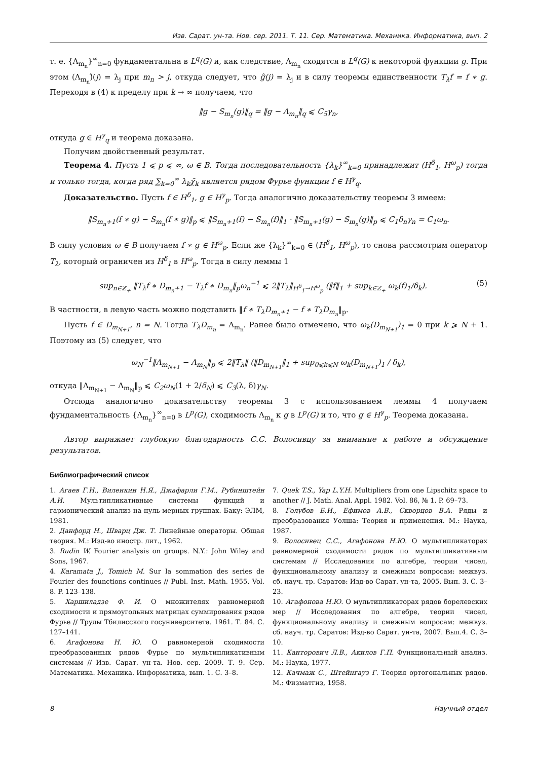Изв. Сарат. ун-та. Нов. сер. 2011. Т. 11. Сер. Математика. Механика. Информатика, вып. 2
т. е. {Λ<sub>m<sub>n</sub></sub>}<sup>∞</sup><sub>n=0</sub> фундаментальна в L<sup>q</sup>(G) и, как следствие, Λ<sub>m<sub>n</sub></sub> сходятся в L<sup>q</sup>(G) к некоторой функции g. При этом (Λ<sub>m<sub>n</sub></sub>)̂(j) = λ<sub>j</sub> при m<sub>n</sub> > j, откуда следует, что ĝ(j) = λ<sub>j</sub> и в силу теоремы единственности T<sub>λ</sub>f = f ∗ g. Переходя в (4) к пределу при k → ∞ получаем, что
‖g − S<sub>m<sub>n</sub></sub>(g)‖<sub>q</sub> = ‖g − Λ<sub>m<sub>n</sub></sub>‖<sub>q</sub> ⩽ C<sub>5</sub>γ<sub>n</sub>,
откуда g ∈ H<sup>γ</sup><sub>q</sub> и теорема доказана.
Получим двойственный результат.
Теорема 4. Пусть 1 ⩽ p ⩽ ∞, ω ∈ B. Тогда последовательность {λ<sub>k</sub>}<sup>∞</sup><sub>k=0</sub> принадлежит (H<sup>δ</sup><sub>1</sub>, H<sup>ω</sup><sub>p</sub>) тогда и только тогда, когда ряд ∑<sub>k=0</sub><sup>∞</sup> λ<sub>k</sub>χ̃<sub>k</sub> является рядом Фурье функции f ∈ H<sup>γ</sup><sub>q</sub>.
Доказательство. Пусть f ∈ H<sup>δ</sup><sub>1</sub>, g ∈ H<sup>γ</sup><sub>p</sub>. Тогда аналогично доказательству теоремы 3 имеем:
‖S<sub>m<sub>n</sub>+1</sub>(f ∗ g) − S<sub>m<sub>n</sub></sub>(f ∗ g)‖<sub>p</sub> ⩽ ‖S<sub>m<sub>n</sub>+1</sub>(f) − S<sub>m<sub>n</sub></sub>(f)‖<sub>1</sub> · ‖S<sub>m<sub>n</sub>+1</sub>(g) − S<sub>m<sub>n</sub></sub>(g)‖<sub>p</sub> ⩽ C<sub>1</sub>δ<sub>n</sub>γ<sub>n</sub> = C<sub>1</sub>ω<sub>n</sub>.
В силу условия ω ∈ B получаем f ∗ g ∈ H<sup>ω</sup><sub>p</sub>. Если же {λ<sub>k</sub>}<sup>∞</sup><sub>k=0</sub> ∈ (H<sup>δ</sup><sub>1</sub>, H<sup>ω</sup><sub>p</sub>), то снова рассмотрим оператор T<sub>λ</sub>, который ограничен из H<sup>δ</sup><sub>1</sub> в H<sup>ω</sup><sub>p</sub>. Тогда в силу леммы 1
sup<sub>n∈ℤ<sub>+</sub></sub> ‖T<sub>λ</sub>f ∗ D<sub>m<sub>n</sub>+1</sub> − T<sub>λ</sub>f ∗ D<sub>m<sub>n</sub></sub>‖<sub>p</sub>ω<sub>n</sub><sup>−1</sup> ⩽ 2‖T<sub>λ</sub>‖<sub>H<sup>δ</sup><sub>1</sub>→H<sup>ω</sup><sub>p</sub></sub> (‖f‖<sub>1</sub> + sup<sub>k∈ℤ<sub>+</sub></sub> ω<sub>k</sub>(f)<sub>1</sub>/δ<sub>k</sub>). (5)
В частности, в левую часть можно подставить ‖f ∗ T<sub>λ</sub>D<sub>m<sub>n</sub>+1</sub> − f ∗ T<sub>λ</sub>D<sub>m<sub>n</sub></sub>‖<sub>p</sub>.
Пусть f ∈ D<sub>m<sub>N+1</sub></sub>, n = N. Тогда T<sub>λ</sub>D<sub>m<sub>n</sub></sub> = Λ<sub>m<sub>n</sub></sub>. Ранее было отмечено, что ω<sub>k</sub>(D<sub>m<sub>N+1</sub></sub>)<sub>1</sub> = 0 при k ⩾ N + 1. Поэтому из (5) следует, что
ω<sub>N</sub><sup>−1</sup>‖Λ<sub>m<sub>N+1</sub></sub> − Λ<sub>m<sub>N</sub></sub>‖<sub>p</sub> ⩽ 2‖T<sub>λ</sub>‖ (‖D<sub>m<sub>N+1</sub></sub>‖<sub>1</sub> + sup<sub>0⩽k⩽N</sub> ω<sub>k</sub>(D<sub>m<sub>N+1</sub></sub>)<sub>1</sub> / δ<sub>k</sub>),
откуда ‖Λ<sub>m<sub>N+1</sub></sub> − Λ<sub>m<sub>N</sub></sub>‖<sub>p</sub> ⩽ C<sub>2</sub>ω<sub>N</sub>(1 + 2/δ<sub>N</sub>) ⩽ C<sub>3</sub>(λ, δ)γ<sub>N</sub>.
Отсюда аналогично доказательству теоремы 3 с использованием леммы 4 получаем фундаментальность {Λ<sub>m<sub>n</sub></sub>}<sup>∞</sup><sub>n=0</sub> в L<sup>p</sup>(G), сходимость Λ<sub>m<sub>n</sub></sub> к g в L<sup>p</sup>(G) и то, что g ∈ H<sup>γ</sup><sub>p</sub>. Теорема доказана.
Автор выражает глубокую благодарность С.С. Волосивцу за внимание к работе и обсуждение результатов.
Библиографический список
1. Агаев Г.Н., Виленкин Н.Я., Джафарли Г.М., Рубинштейн А.И. Мультипликативные системы функций и гармонический анализ на нуль-мерных группах. Баку: ЭЛМ, 1981.
2. Данфорд Н., Шварц Дж. Т. Линейные операторы. Общая теория. М.: Изд-во иностр. лит., 1962.
3. Rudin W. Fourier analysis on groups. N.Y.: John Wiley and Sons, 1967.
4. Karamata J., Tomich M. Sur la sommation des series de Fourier des founctions continues // Publ. Inst. Math. 1955. Vol. 8. P. 123–138.
5. Харшиладзе Ф. И. О множителях равномерной сходимости и прямоугольных матрицах суммирования рядов Фурье // Труды Тбилисского госуниверситета. 1961. Т. 84. С. 127–141.
6. Агафонова Н. Ю. О равномерной сходимости преобразованных рядов Фурье по мультипликативным системам // Изв. Сарат. ун-та. Нов. сер. 2009. Т. 9. Сер. Математика. Механика. Информатика, вып. 1. С. 3–8.
7. Quek T.S., Yap L.Y.H. Multipliers from one Lipschitz space to another // J. Math. Anal. Appl. 1982. Vol. 86, № 1. P. 69–73.
8. Голубов Б.И., Ефимов А.В., Скворцов В.А. Ряды и преобразования Уолша: Теория и применения. М.: Наука, 1987.
9. Волосивец С.С., Агафонова Н.Ю. О мультипликаторах равномерной сходимости рядов по мультипликативным системам // Исследования по алгебре, теории чисел, функциональному анализу и смежным вопросам: межвуз. сб. науч. тр. Саратов: Изд-во Сарат. ун-та, 2005. Вып. 3. С. 3–23.
10. Агафонова Н.Ю. О мультипликаторах рядов борелевских мер // Исследования по алгебре, теории чисел, функциональному анализу и смежным вопросам: межвуз. сб. науч. тр. Саратов: Изд-во Сарат. ун-та, 2007. Вып.4. С. 3–10.
11. Канторович Л.В., Акилов Г.П. Функциональный анализ. М.: Наука, 1977.
12. Качмаж С., Штейнгауз Г. Теория ортогональных рядов. М.: Физматгиз, 1958.
8 Научный отдел